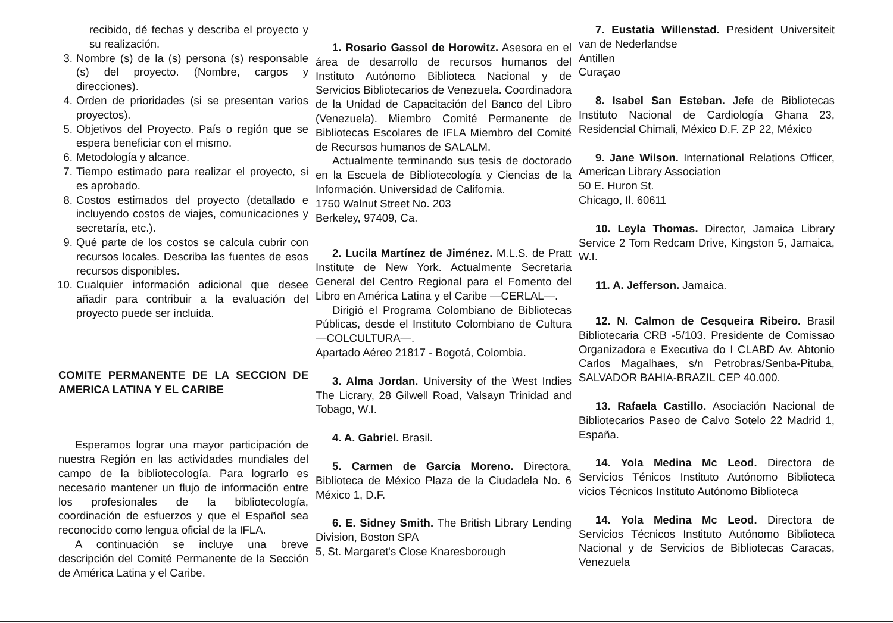recibido, dé fechas y describa el proyecto y su realización.
3. Nombre (s) de la (s) persona (s) responsable (s) del proyecto. (Nombre, cargos y direcciones).
4. Orden de prioridades (si se presentan varios proyectos).
5. Objetivos del Proyecto. País o región que se espera beneficiar con el mismo.
6. Metodología y alcance.
7. Tiempo estimado para realizar el proyecto, si es aprobado.
8. Costos estimados del proyecto (detallado e incluyendo costos de viajes, comunicaciones y secretaría, etc.).
9. Qué parte de los costos se calcula cubrir con recursos locales. Describa las fuentes de esos recursos disponibles.
10. Cualquier información adicional que desee añadir para contribuir a la evaluación del proyecto puede ser incluida.
COMITE PERMANENTE DE LA SECCION DE AMERICA LATINA Y EL CARIBE
Esperamos lograr una mayor participación de nuestra Región en las actividades mundiales del campo de la bibliotecología. Para lograrlo es necesario mantener un flujo de información entre los profesionales de la bibliotecología, coordinación de esfuerzos y que el Español sea reconocido como lengua oficial de la IFLA.
A continuación se incluye una breve descripción del Comité Permanente de la Sección de América Latina y el Caribe.
1. Rosario Gassol de Horowitz. Asesora en el área de desarrollo de recursos humanos del Instituto Autónomo Biblioteca Nacional y de Servicios Bibliotecarios de Venezuela. Coordinadora de la Unidad de Capacitación del Banco del Libro (Venezuela). Miembro Comité Permanente de Bibliotecas Escolares de IFLA Miembro del Comité de Recursos humanos de SALALM.
Actualmente terminando sus tesis de doctorado en la Escuela de Bibliotecología y Ciencias de la Información. Universidad de California.
1750 Walnut Street No. 203
Berkeley, 97409, Ca.
2. Lucila Martínez de Jiménez. M.L.S. de Pratt Institute de New York. Actualmente Secretaria General del Centro Regional para el Fomento del Libro en América Latina y el Caribe —CERLAL—.
Dirigió el Programa Colombiano de Bibliotecas Públicas, desde el Instituto Colombiano de Cultura —COLCULTURA—.
Apartado Aéreo 21817 - Bogotá, Colombia.
3. Alma Jordan. University of the West Indies The Licrary, 28 Gilwell Road, Valsayn Trinidad and Tobago, W.I.
4. A. Gabriel. Brasil.
5. Carmen de García Moreno. Directora, Biblioteca de México Plaza de la Ciudadela No. 6 México 1, D.F.
6. E. Sidney Smith. The British Library Lending Division, Boston SPA
5, St. Margaret's Close Knaresborough
7. Eustatia Willenstad. President Universiteit van de Nederlandse
Antillen
Curaçao
8. Isabel San Esteban. Jefe de Bibliotecas Instituto Nacional de Cardiología Ghana 23, Residencial Chimali, México D.F. ZP 22, México
9. Jane Wilson. International Relations Officer, American Library Association
50 E. Huron St.
Chicago, Il. 60611
10. Leyla Thomas. Director, Jamaica Library Service 2 Tom Redcam Drive, Kingston 5, Jamaica, W.I.
11. A. Jefferson. Jamaica.
12. N. Calmon de Cesqueira Ribeiro. Brasil Bibliotecaria CRB -5/103. Presidente de Comissao Organizadora e Executiva do I CLABD Av. Abtonio Carlos Magalhaes, s/n Petrobras/Senba-Pituba, SALVADOR BAHIA-BRAZIL CEP 40.000.
13. Rafaela Castillo. Asociación Nacional de Bibliotecarios Paseo de Calvo Sotelo 22 Madrid 1, España.
14. Yola Medina Mc Leod. Directora de Servicios Ténicos Instituto Autónomo Biblioteca vicios Técnicos Instituto Autónomo Biblioteca
14. Yola Medina Mc Leod. Directora de Servicios Técnicos Instituto Autónomo Biblioteca Nacional y de Servicios de Bibliotecas Caracas, Venezuela